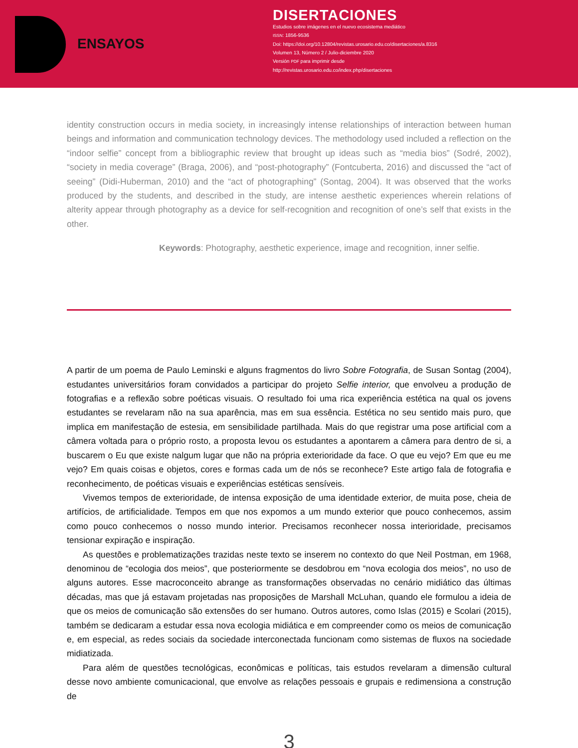ENSAYOS
DISERTACIONES
Estudios sobre imágenes en el nuevo ecosistema mediático
ISSN: 1856-9536
Doi: https://doi.org/10.12804/revistas.urosario.edu.co/disertaciones/a.8316
Volumen 13, Número 2 / Julio-diciembre 2020
Versión PDF para imprimir desde
http://revistas.urosario.edu.co/index.php/disertaciones
identity construction occurs in media society, in increasingly intense relationships of interaction between human beings and information and communication technology devices. The methodology used included a reflection on the “indoor selfie” concept from a bibliographic review that brought up ideas such as “media bios” (Sodré, 2002), “society in media coverage” (Braga, 2006), and “post-photography” (Fontcuberta, 2016) and discussed the “act of seeing” (Didi-Huberman, 2010) and the “act of photographing” (Sontag, 2004). It was observed that the works produced by the students, and described in the study, are intense aesthetic experiences wherein relations of alterity appear through photography as a device for self-recognition and recognition of one’s self that exists in the other.
Keywords: Photography, aesthetic experience, image and recognition, inner selfie.
A partir de um poema de Paulo Leminski e alguns fragmentos do livro Sobre Fotografia, de Susan Sontag (2004), estudantes universitários foram convidados a participar do projeto Selfie interior, que envolveu a produção de fotografias e a reflexão sobre poéticas visuais. O resultado foi uma rica experiência estética na qual os jovens estudantes se revelaram não na sua aparência, mas em sua essência. Estética no seu sentido mais puro, que implica em manifestação de estesia, em sensibilidade partilhada. Mais do que registrar uma pose artificial com a câmera voltada para o próprio rosto, a proposta levou os estudantes a apontarem a câmera para dentro de si, a buscarem o Eu que existe nalgum lugar que não na própria exterioridade da face. O que eu vejo? Em que eu me vejo? Em quais coisas e objetos, cores e formas cada um de nós se reconhece? Este artigo fala de fotografia e reconhecimento, de poéticas visuais e experiências estéticas sensíveis.
Vivemos tempos de exterioridade, de intensa exposição de uma identidade exterior, de muita pose, cheia de artifícios, de artificialidade. Tempos em que nos expomos a um mundo exterior que pouco conhecemos, assim como pouco conhecemos o nosso mundo interior. Precisamos reconhecer nossa interioridade, precisamos tensionar expiração e inspiração.
As questões e problematizações trazidas neste texto se inserem no contexto do que Neil Postman, em 1968, denominou de “ecologia dos meios”, que posteriormente se desdobrou em “nova ecologia dos meios”, no uso de alguns autores. Esse macroconceito abrange as transformações observadas no cenário midiático das últimas décadas, mas que já estavam projetadas nas proposições de Marshall McLuhan, quando ele formulou a ideia de que os meios de comunicação são extensões do ser humano. Outros autores, como Islas (2015) e Scolari (2015), também se dedicaram a estudar essa nova ecologia midiática e em compreender como os meios de comunicação e, em especial, as redes sociais da sociedade interconectada funcionam como sistemas de fluxos na sociedade midiatizada.
Para além de questões tecnológicas, econômicas e políticas, tais estudos revelaram a dimensão cultural desse novo ambiente comunicacional, que envolve as relações pessoais e grupais e redimensiona a construção de
3